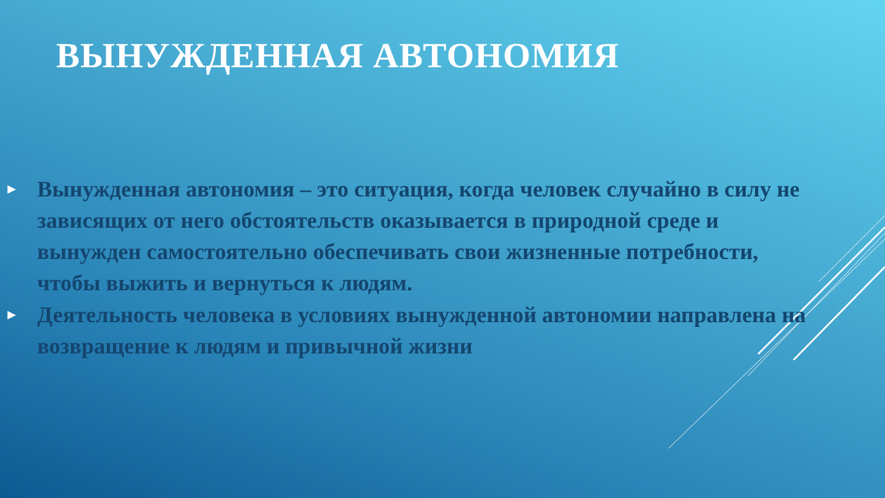ВЫНУЖДЕННАЯ АВТОНОМИЯ
► Вынужденная автономия – это ситуация, когда человек случайно в силу не зависящих от него обстоятельств оказывается в природной среде и вынужден самостоятельно обеспечивать свои жизненные потребности, чтобы выжить и вернуться к людям.
► Деятельность человека в условиях вынужденной автономии направлена на возвращение к людям и привычной жизни